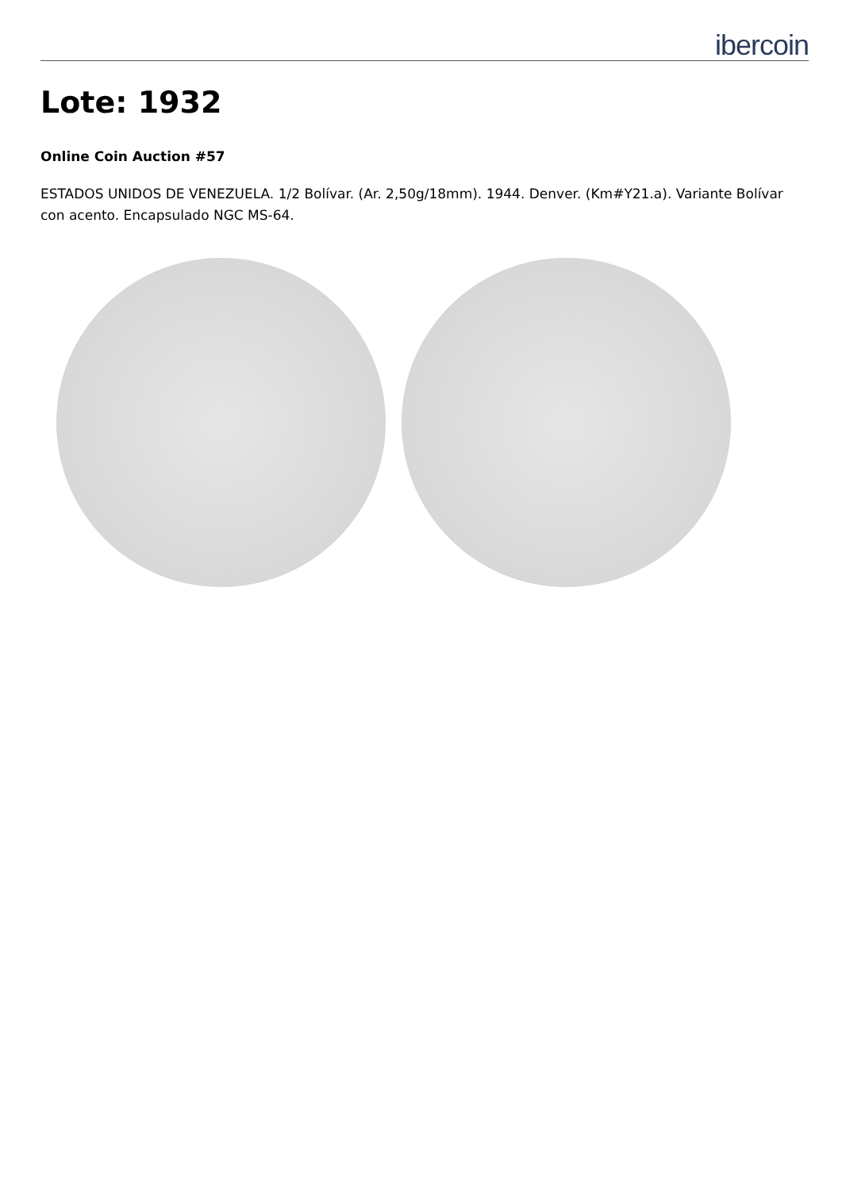ibercoin
Lote: 1932
Online Coin Auction #57
ESTADOS UNIDOS DE VENEZUELA. 1/2 Bolívar. (Ar. 2,50g/18mm). 1944. Denver. (Km#Y21.a). Variante Bolívar con acento. Encapsulado NGC MS-64.